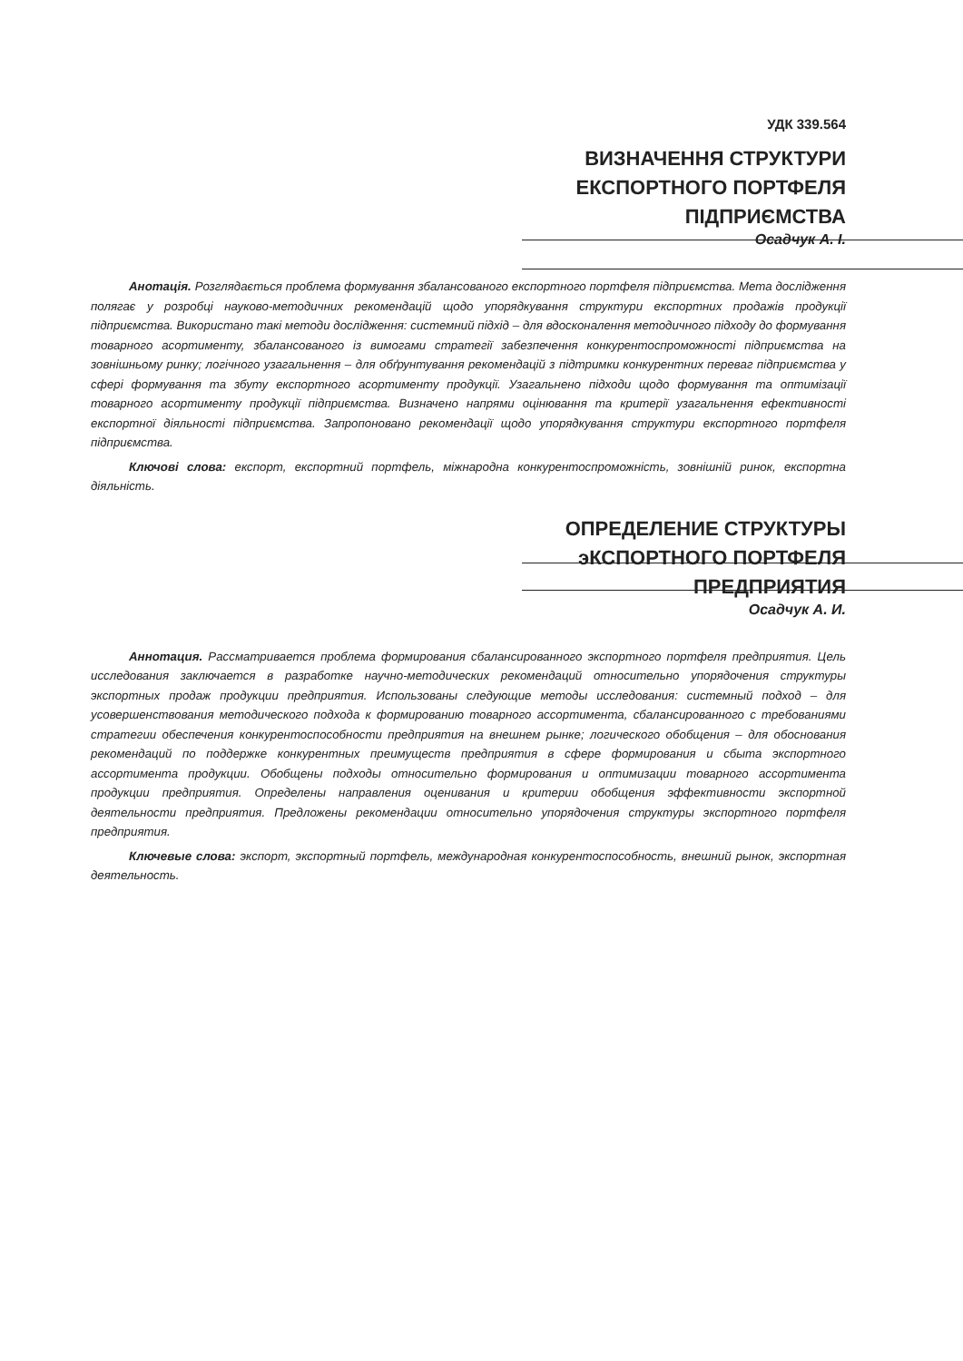УДК 339.564
ВИЗНАЧЕННЯ СТРУКТУРИ
ЕКСПОРТНОГО ПОРТФЕЛЯ
ПІДПРИЄМСТВА
Осадчук А. І.
Анотація. Розглядається проблема формування збалансованого експортного портфеля підприємства. Мета дослідження полягає у розробці науково-методичних рекомендацій щодо упорядкування структури експортних продажів продукції підприємства. Використано такі методи дослідження: системний підхід – для вдосконалення методичного підходу до формування товарного асортименту, збалансованого із вимогами стратегії забезпечення конкурентоспроможності підприємства на зовнішньому ринку; логічного узагальнення – для обґрунтування рекомендацій з підтримки конкурентних переваг підприємства у сфері формування та збуту експортного асортименту продукції. Узагальнено підходи щодо формування та оптимізації товарного асортименту продукції підприємства. Визначено напрями оцінювання та критерії узагальнення ефективності експортної діяльності підприємства. Запропоновано рекомендації щодо упорядкування структури експортного портфеля підприємства.
Ключові слова: експорт, експортний портфель, міжнародна конкурентоспроможність, зовнішній ринок, експортна діяльність.
ОПРЕДЕЛЕНИЕ СТРУКТУРЫ
эКСПОРТНОГО ПОРТФЕЛЯ
ПРЕДПРИЯТИЯ
Осадчук А. И.
Аннотация. Рассматривается проблема формирования сбалансированного экспортного портфеля предприятия. Цель исследования заключается в разработке научно-методических рекомендаций относительно упорядочения структуры экспортных продаж продукции предприятия. Использованы следующие методы исследования: системный подход – для усовершенствования методического подхода к формированию товарного ассортимента, сбалансированного с требованиями стратегии обеспечения конкурентоспособности предприятия на внешнем рынке; логического обобщения – для обоснования рекомендаций по поддержке конкурентных преимуществ предприятия в сфере формирования и сбыта экспортного ассортимента продукции. Обобщены подходы относительно формирования и оптимизации товарного ассортимента продукции предприятия. Определены направления оценивания и критерии обобщения эффективности экспортной деятельности предприятия. Предложены рекомендации относительно упорядочения структуры экспортного портфеля предприятия.
Ключевые слова: экспорт, экспортный портфель, международная конкурентоспособность, внешний рынок, экспортная деятельность.